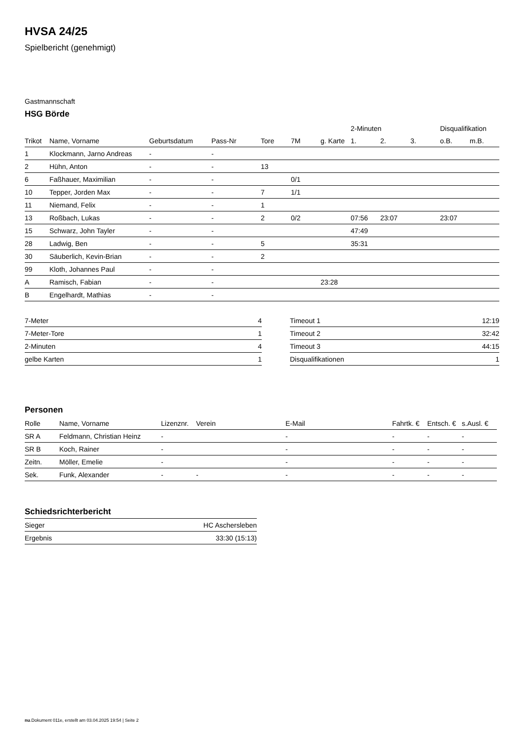HVSA 24/25
Spielbericht (genehmigt)
Gastmannschaft
HSG Börde
| | | | | | | | 2-Minuten | | | Disqualifikation | |
| --- | --- | --- | --- | --- | --- | --- | --- | --- | --- | --- | --- |
| Trikot | Name, Vorname | Geburtsdatum | Pass-Nr | Tore | 7M | g. Karte | 1. | 2. | 3. | o.B. | m.B. |
| 1 | Klockmann, Jarno Andreas | - | - | | | | | | | | |
| 2 | Hühn, Anton | - | - | 13 | | | | | | | |
| 6 | Faßhauer, Maximilian | - | - | | 0/1 | | | | | | |
| 10 | Tepper, Jorden Max | - | - | 7 | 1/1 | | | | | | |
| 11 | Niemand, Felix | - | - | 1 | | | | | | | |
| 13 | Roßbach, Lukas | - | - | 2 | 0/2 | | 07:56 | 23:07 | | 23:07 | |
| 15 | Schwarz, John Tayler | - | - | | | | 47:49 | | | | |
| 28 | Ladwig, Ben | - | - | 5 | | | 35:31 | | | | |
| 30 | Säuberlich, Kevin-Brian | - | - | 2 | | | | | | | |
| 99 | Kloth, Johannes Paul | - | - | | | | | | | | |
| A | Ramisch, Fabian | - | - | | | 23:28 | | | | | |
| B | Engelhardt, Mathias | - | - | | | | | | | | |
| 7-Meter | 4 |
| 7-Meter-Tore | 1 |
| 2-Minuten | 4 |
| gelbe Karten | 1 |
| Timeout 1 | 12:19 |
| Timeout 2 | 32:42 |
| Timeout 3 | 44:15 |
| Disqualifikationen | 1 |
Personen
| Rolle | Name, Vorname | Lizenznr. | Verein | E-Mail | Fahrtk. € | Entsch. € | s.Ausl. € |
| SR A | Feldmann, Christian Heinz | - | | - | - | - | - |
| SR B | Koch, Rainer | - | | - | - | - | - |
| Zeitn. | Möller, Emelie | - | | - | - | - | - |
| Sek. | Funk, Alexander | - | - | - | - | - | - |
Schiedsrichterbericht
| Sieger | HC Aschersleben |
| Ergebnis | 33:30 (15:13) |
nu.Dokument 011e, erstellt am 03.04.2025 19:54 | Seite 2